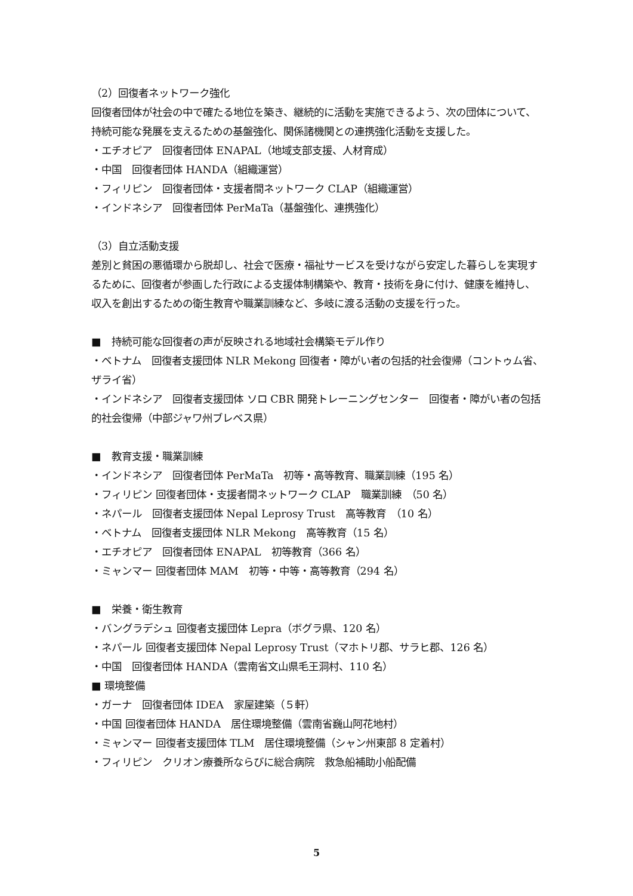（2）回復者ネットワーク強化
回復者団体が社会の中で確たる地位を築き、継続的に活動を実施できるよう、次の団体について、持続可能な発展を支えるための基盤強化、関係諸機関との連携強化活動を支援した。
・エチオピア　回復者団体 ENAPAL（地域支部支援、人材育成）
・中国　回復者団体 HANDA（組織運営）
・フィリピン　回復者団体・支援者間ネットワーク CLAP（組織運営）
・インドネシア　回復者団体 PerMaTa（基盤強化、連携強化）
（3）自立活動支援
差別と貧困の悪循環から脱却し、社会で医療・福祉サービスを受けながら安定した暮らしを実現するために、回復者が参画した行政による支援体制構築や、教育・技術を身に付け、健康を維持し、収入を創出するための衛生教育や職業訓練など、多岐に渡る活動の支援を行った。
■　持続可能な回復者の声が反映される地域社会構築モデル作り
・ベトナム　回復者支援団体 NLR Mekong 回復者・障がい者の包括的社会復帰（コントゥム省、ザライ省）
・インドネシア　回復者支援団体 ソロ CBR 開発トレーニングセンター　回復者・障がい者の包括的社会復帰（中部ジャワ州ブレベス県）
■　教育支援・職業訓練
・インドネシア　回復者団体 PerMaTa　初等・高等教育、職業訓練（195 名）
・フィリピン 回復者団体・支援者間ネットワーク CLAP　職業訓練　（50 名）
・ネパール　回復者支援団体 Nepal Leprosy Trust　高等教育　（10 名）
・ベトナム　回復者支援団体 NLR Mekong　高等教育（15 名）
・エチオピア　回復者団体 ENAPAL　初等教育（366 名）
・ミャンマー 回復者団体 MAM　初等・中等・高等教育（294 名）
■　栄養・衛生教育
・バングラデシュ 回復者支援団体 Lepra（ボグラ県、120 名）
・ネパール 回復者支援団体 Nepal Leprosy Trust（マホトリ郡、サラヒ郡、126 名）
・中国　回復者団体 HANDA（雲南省文山県毛王洞村、110 名）
■ 環境整備
・ガーナ　回復者団体 IDEA　家屋建築（５軒）
・中国 回復者団体 HANDA　居住環境整備（雲南省巍山阿花地村）
・ミャンマー 回復者支援団体 TLM　居住環境整備（シャン州東部 8 定着村）
・フィリピン　クリオン療養所ならびに総合病院　救急船補助小船配備
5